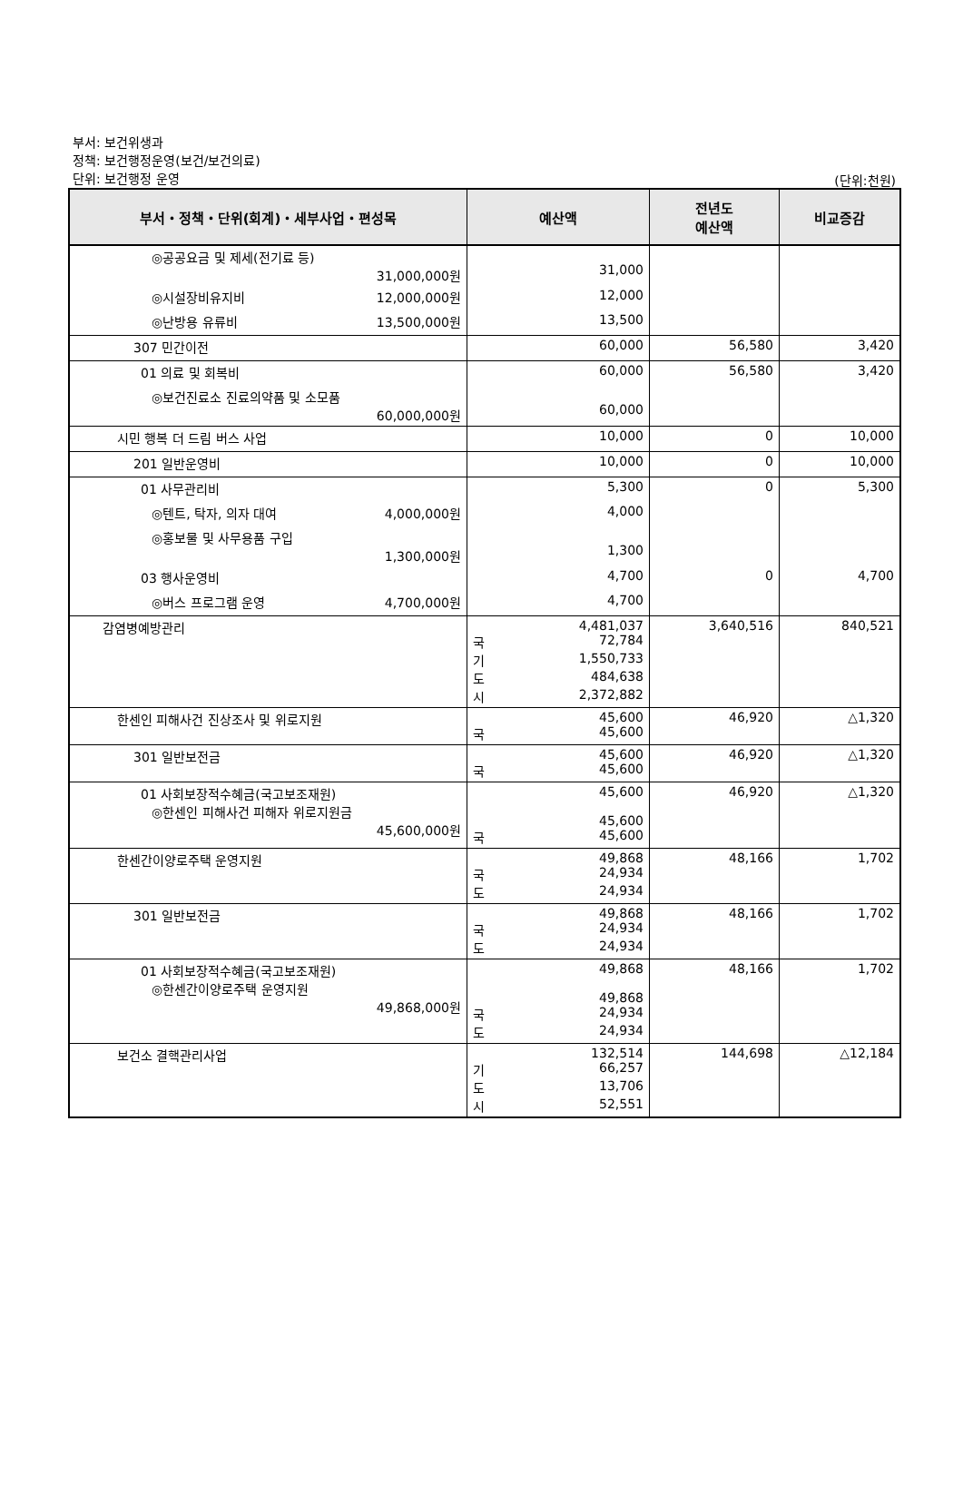부서: 보건위생과
정책: 보건행정운영(보건/보건의료)
단위: 보건행정 운영
(단위:천원)
| 부서・정책・단위(회계)・세부사업・편성목 | 예산액 | 전년도 예산액 | 비교증감 |
| --- | --- | --- | --- |
| ◎공공요금 및 제세(전기료 등) 31,000,000원 | 31,000 | | |
| ◎시설장비유지비 12,000,000원 | 12,000 | | |
| ◎난방용 유류비 13,500,000원 | 13,500 | | |
| 307 민간이전 | 60,000 | 56,580 | 3,420 |
| 01 의료 및 회복비 | 60,000 | 56,580 | 3,420 |
| ◎보건진료소 진료의약품 및 소모품 60,000,000원 | 60,000 | | |
| 시민 행복 더 드림 버스 사업 | 10,000 | 0 | 10,000 |
| 201 일반운영비 | 10,000 | 0 | 10,000 |
| 01 사무관리비 | 5,300 | 0 | 5,300 |
| ◎텐트, 탁자, 의자 대여 4,000,000원 | 4,000 | | |
| ◎홍보물 및 사무용품 구입 1,300,000원 | 1,300 | | |
| 03 행사운영비 | 4,700 | 0 | 4,700 |
| ◎버스 프로그램 운영 4,700,000원 | 4,700 | | |
| 감염병예방관리 | 4,481,037 국 72,784 기 1,550,733 도 484,638 시 2,372,882 | 3,640,516 | 840,521 |
| 한센인 피해사건 진상조사 및 위로지원 | 45,600 국 45,600 | 46,920 | △1,320 |
| 301 일반보전금 | 45,600 국 45,600 | 46,920 | △1,320 |
| 01 사회보장적수혜금(국고보조재원) ◎한센인 피해사건 피해자 위로지원금 45,600,000원 | 45,600 45,600 국 45,600 | 46,920 | △1,320 |
| 한센간이양로주택 운영지원 | 49,868 국 24,934 도 24,934 | 48,166 | 1,702 |
| 301 일반보전금 | 49,868 국 24,934 도 24,934 | 48,166 | 1,702 |
| 01 사회보장적수혜금(국고보조재원) ◎한센간이양로주택 운영지원 49,868,000원 | 49,868 49,868 국 24,934 도 24,934 | 48,166 | 1,702 |
| 보건소 결핵관리사업 | 132,514 기 66,257 도 13,706 시 52,551 | 144,698 | △12,184 |